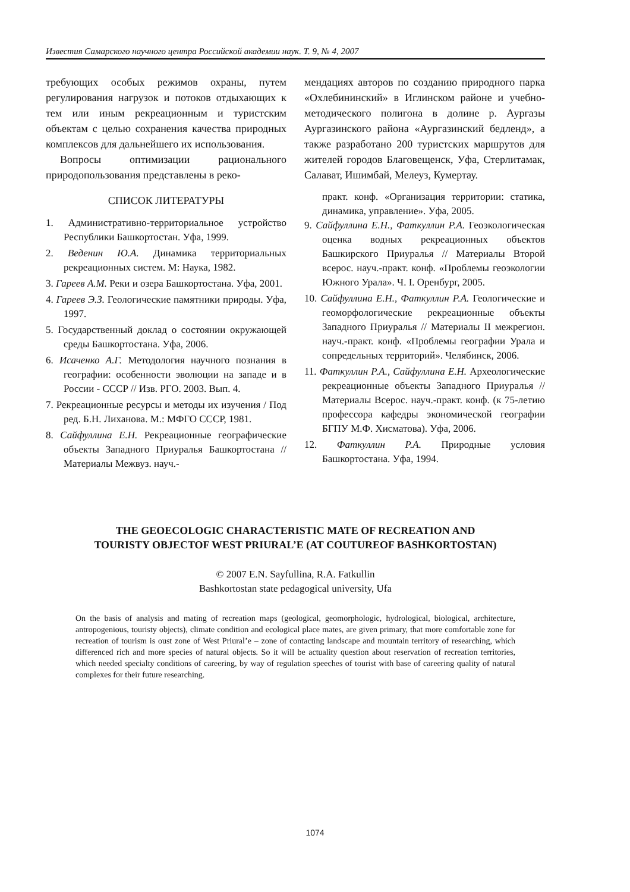Известия Самарского научного центра Российской академии наук. Т. 9, № 4, 2007
требующих особых режимов охраны, путем регулирования нагрузок и потоков отдыхающих к тем или иным рекреационным и туристским объектам с целью сохранения качества природных комплексов для дальнейшего их использования.
Вопросы оптимизации рационального природопользования представлены в реко-
мендациях авторов по созданию природного парка «Охлебининский» в Иглинском районе и учебно-методического полигона в долине р. Аургазы Аургазинского района «Аургазинский бедленд», а также разработано 200 туристских маршрутов для жителей городов Благовещенск, Уфа, Стерлитамак, Салават, Ишимбай, Мелеуз, Кумертау.
СПИСОК ЛИТЕРАТУРЫ
1. Административно-территориальное устройство Республики Башкортостан. Уфа, 1999.
2. Веденин Ю.А. Динамика территориальных рекреационных систем. М: Наука, 1982.
3. Гареев А.М. Реки и озера Башкортостана. Уфа, 2001.
4. Гареев Э.З. Геологические памятники природы. Уфа, 1997.
5. Государственный доклад о состоянии окружающей среды Башкортостана. Уфа, 2006.
6. Исаченко А.Г. Методология научного познания в географии: особенности эволюции на западе и в России - СССР // Изв. РГО. 2003. Вып. 4.
7. Рекреационные ресурсы и методы их изучения / Под ред. Б.Н. Лиханова. М.: МФГО СССР, 1981.
8. Сайфуллина Е.Н. Рекреационные географические объекты Западного Приуралья Башкортостана // Материалы Межвуз. науч.-
практ. конф. «Организация территории: статика, динамика, управление». Уфа, 2005.
9. Сайфуллина Е.Н., Фаткуллин Р.А. Геоэкологическая оценка водных рекреационных объектов Башкирского Приуралья // Материалы Второй всерос. науч.-практ. конф. «Проблемы геоэкологии Южного Урала». Ч. I. Оренбург, 2005.
10. Сайфуллина Е.Н., Фаткуллин Р.А. Геологические и геоморфологические рекреационные объекты Западного Приуралья // Материалы II межрегион. науч.-практ. конф. «Проблемы географии Урала и сопредельных территорий». Челябинск, 2006.
11. Фаткуллин Р.А., Сайфуллина Е.Н. Археологические рекреационные объекты Западного Приуралья // Материалы Всерос. науч.-практ. конф. (к 75-летию профессора кафедры экономической географии БГПУ М.Ф. Хисматова). Уфа, 2006.
12. Фаткуллин Р.А. Природные условия Башкортостана. Уфа, 1994.
THE GEOECOLOGIC CHARACTERISTIC MATE OF RECREATION AND
TOURISTY OBJECTOF WEST PRIURAL’E (AT COUTUREOF BASHKORTOSTAN)
© 2007 E.N. Sayfullina, R.A. Fatkullin
Bashkortostan state pedagogical university, Ufa
On the basis of analysis and mating of recreation maps (geological, geomorphologic, hydrological, biological, architecture, antropogenious, touristy objects), climate condition and ecological place mates, are given primary, that more comfortable zone for recreation of tourism is oust zone of West Priural’e – zone of contacting landscape and mountain territory of researching, which differenced rich and more species of natural objects. So it will be actuality question about reservation of recreation territories, which needed specialty conditions of careering, by way of regulation speeches of tourist with base of careering quality of natural complexes for their future researching.
1074